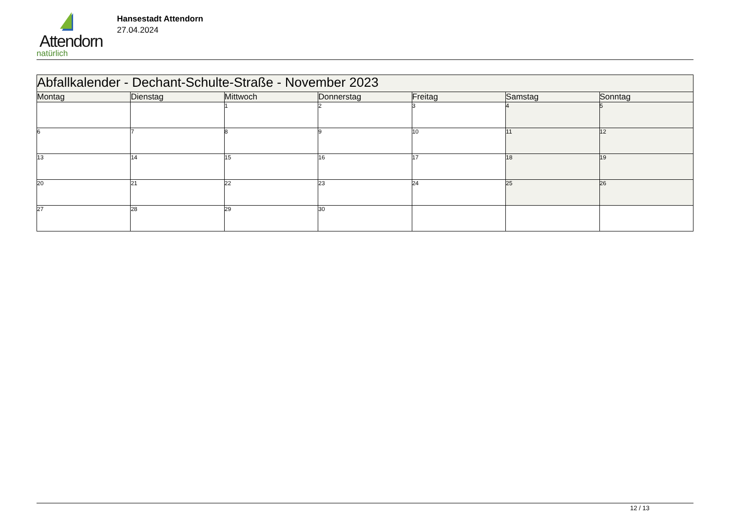Attendorn
natürlich
Hansestadt Attendorn
27.04.2024
| Abfallkalender - Dechant-Schulte-Straße - November 2023 | | | | | | |
| --- | --- | --- | --- | --- | --- | --- |
| Montag | Dienstag | Mittwoch | Donnerstag | Freitag | Samstag | Sonntag |
| | | 1 | 2 | 3 | 4 | 5 |
| 6 | 7 | 8 | 9 | 10 | 11 | 12 |
| 13 | 14 | 15 | 16 | 17 | 18 | 19 |
| 20 | 21 | 22 | 23 | 24 | 25 | 26 |
| 27 | 28 | 29 | 30 | | | |
12 / 13